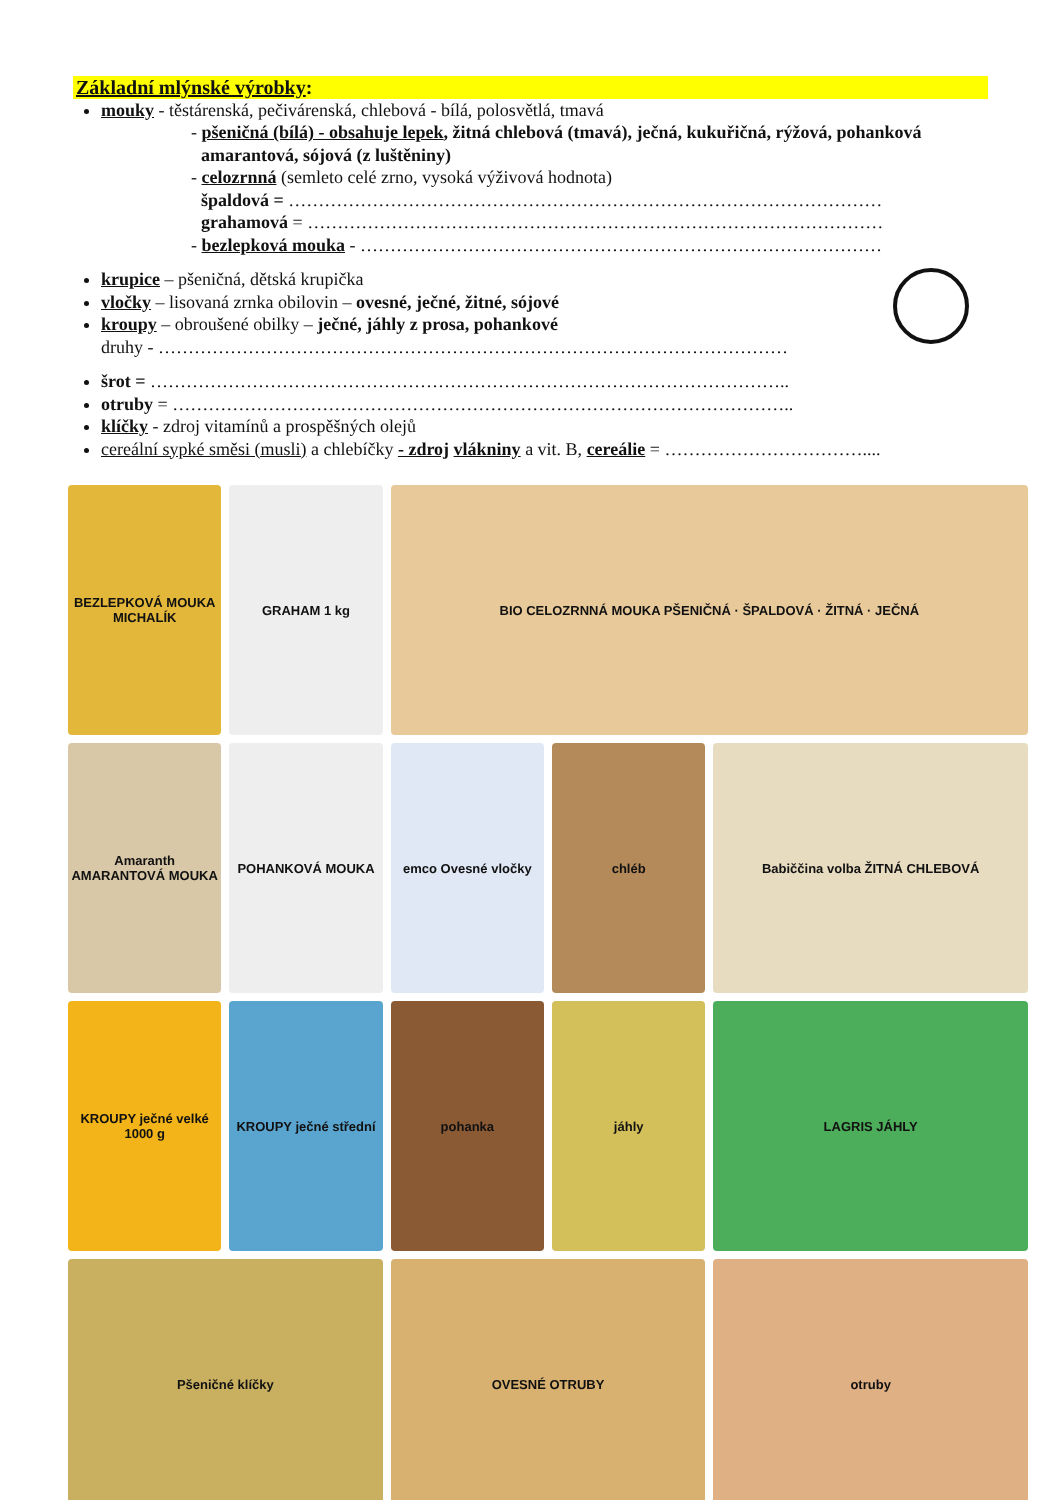Základní mlýnské výrobky:
mouky - těstárenská, pečivárenská, chlebová - bílá, polosvětlá, tmavá
- pšeničná (bílá) - obsahuje lepek, žitná chlebová (tmavá), ječná, kukuřičná, rýžová, pohanková
amarantová, sójová (z luštěniny)
- celozrnná (semleto celé zrno, vysoká výživová hodnota)
špaldová = ………………………………………………………………………………………
grahamová = ……………………………………………………………………………………
- bezlepková mouka - ……………………………………………………………………………
krupice – pšeničná, dětská krupička
vločky – lisovaná zrnka obilovin – ovesné, ječné, žitné, sójové
kroupy – obroušené obilky – ječné, jáhly z prosa, pohankové
druhy - ……………………………………………………………………………………………
šrot = ……………………………………………………………………………………………..
otruby = …………………………………………………………………………………………..
klíčky - zdroj vitamínů a prospěšných olejů
cereální sypké směsi (musli) a chlebíčky - zdroj vlákniny a vit. B, cereálie = ……………………………....
BEZLEPKOVÁ MOUKA MICHALÍK
GRAHAM 1 kg
BIO CELOZRNNÁ MOUKA PŠENIČNÁ · ŠPALDOVÁ · ŽITNÁ · JEČNÁ
Amaranth AMARANTOVÁ MOUKA
POHANKOVÁ MOUKA
emco Ovesné vločky
chléb
Babiččina volba ŽITNÁ CHLEBOVÁ
KROUPY ječné velké 1000 g
KROUPY ječné střední
pohanka
jáhly
LAGRIS JÁHLY
Pšeničné klíčky
OVESNÉ OTRUBY
otruby